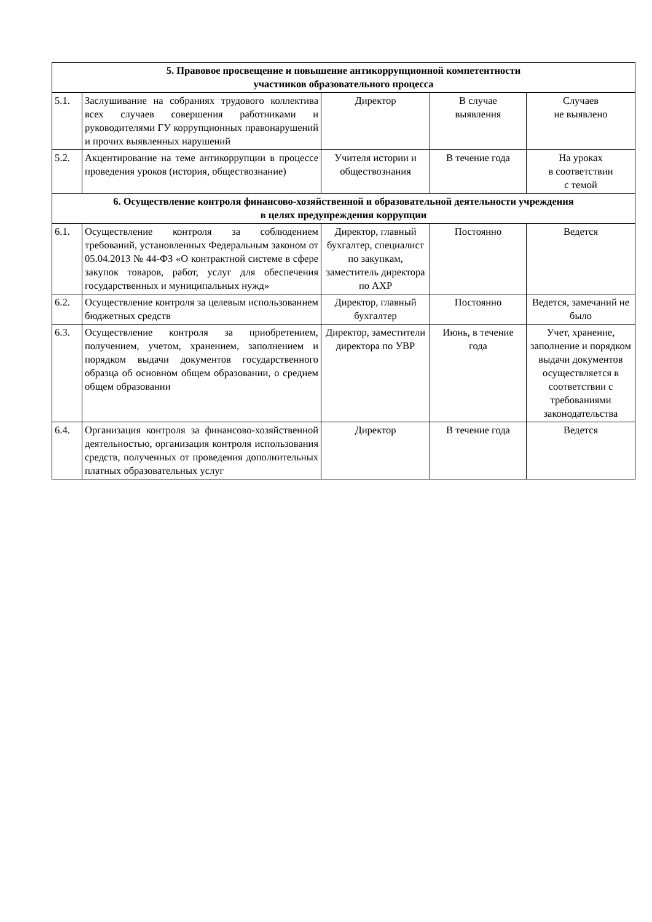| 5. Правовое просвещение и повышение антикоррупционной компетентности участников образовательного процесса | | | | |
| 5.1. | Заслушивание на собраниях трудового коллектива всех случаев совершения работниками и руководителями ГУ коррупционных правонарушений и прочих выявленных нарушений | Директор | В случае выявления | Случаев не выявлено |
| 5.2. | Акцентирование на теме антикоррупции в процессе проведения уроков (история, обществознание) | Учителя истории и обществознания | В течение года | На уроках в соответствии с темой |
| 6. Осуществление контроля финансово-хозяйственной и образовательной деятельности учреждения в целях предупреждения коррупции | | | | |
| 6.1. | Осуществление контроля за соблюдением требований, установленных Федеральным законом от 05.04.2013 № 44-ФЗ «О контрактной системе в сфере закупок товаров, работ, услуг для обеспечения государственных и муниципальных нужд» | Директор, главный бухгалтер, специалист по закупкам, заместитель директора по АХР | Постоянно | Ведется |
| 6.2. | Осуществление контроля за целевым использованием бюджетных средств | Директор, главный бухгалтер | Постоянно | Ведется, замечаний не было |
| 6.3. | Осуществление контроля за приобретением, получением, учетом, хранением, заполнением и порядком выдачи документов государственного образца об основном общем образовании, о среднем общем образовании | Директор, заместители директора по УВР | Июнь, в течение года | Учет, хранение, заполнение и порядком выдачи документов осуществляется в соответствии с требованиями законодательства |
| 6.4. | Организация контроля за финансово-хозяйственной деятельностью, организация контроля использования средств, полученных от проведения дополнительных платных образовательных услуг | Директор | В течение года | Ведется |